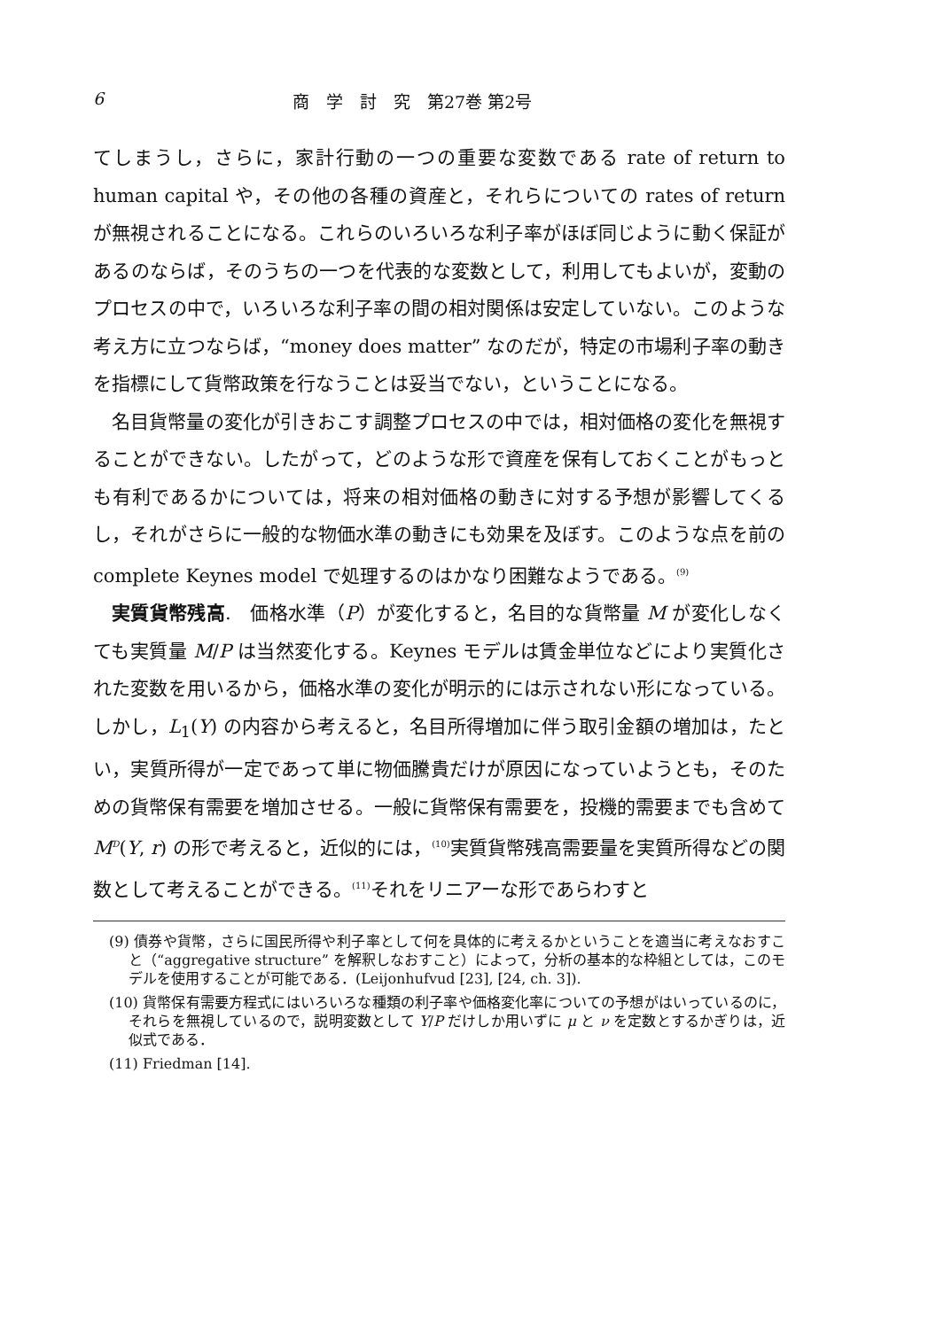6 商　学　討　究　第27巻 第2号
てしまうし，さらに，家計行動の一つの重要な変数である rate of return to human capital や，その他の各種の資産と，それらについての rates of return が無視されることになる。これらのいろいろな利子率がほぼ同じように動く保証があるのならば，そのうちの一つを代表的な変数として，利用してもよいが，変動のプロセスの中で，いろいろな利子率の間の相対関係は安定していない。このような考え方に立つならば，“money does matter” なのだが，特定の市場利子率の動きを指標にして貨幣政策を行なうことは妥当でない，ということになる。
名目貨幣量の変化が引きおこす調整プロセスの中では，相対価格の変化を無視することができない。したがって，どのような形で資産を保有しておくことがもっとも有利であるかについては，将来の相対価格の動きに対する予想が影響してくるし，それがさらに一般的な物価水準の動きにも効果を及ぼす。このような点を前の complete Keynes model で処理するのはかなり困難なようである。<sup>(9)</sup>
実質貨幣残高.　価格水準（P）が変化すると，名目的な貨幣量 M が変化しなくても実質量 M/P は当然変化する。Keynes モデルは賃金単位などにより実質化された変数を用いるから，価格水準の変化が明示的には示されない形になっている。しかし，L<sub>1</sub>(Y) の内容から考えると，名目所得増加に伴う取引金額の増加は，たとい，実質所得が一定であって単に物価騰貴だけが原因になっていようとも，そのための貨幣保有需要を増加させる。一般に貨幣保有需要を，投機的需要までも含めて M<sup>D</sup>(Y, r) の形で考えると，近似的には，<sup>(10)</sup>実質貨幣残高需要量を実質所得などの関数として考えることができる。<sup>(11)</sup>それをリニアーな形であらわすと
(9) 債券や貨幣，さらに国民所得や利子率として何を具体的に考えるかということを適当に考えなおすこと（“aggregative structure” を解釈しなおすこと）によって，分析の基本的な枠組としては，このモデルを使用することが可能である．(Leijonhufvud [23], [24, ch. 3]).
(10) 貨幣保有需要方程式にはいろいろな種類の利子率や価格変化率についての予想がはいっているのに，それらを無視しているので，説明変数として Y/P だけしか用いずに μ と ν を定数とするかぎりは，近似式である．
(11) Friedman [14].